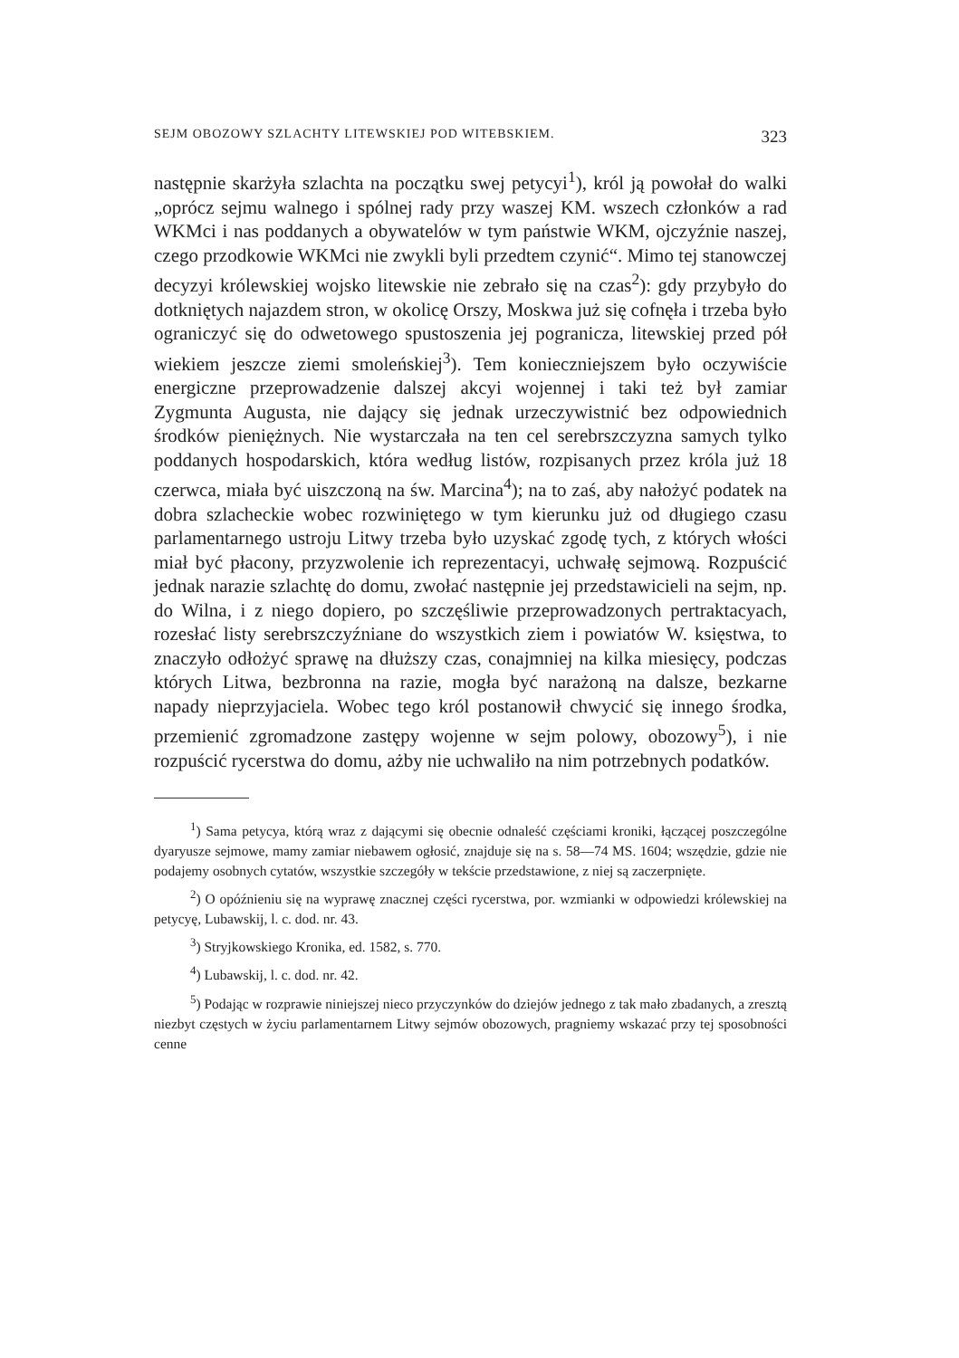SEJM OBOZOWY SZLACHTY LITEWSKIEJ POD WITEBSKIEM. 323
następnie skarżyła szlachta na początku swej petycyi<sup>1</sup>), król ją powołał do walki „oprócz sejmu walnego i spólnej rady przy waszej KM. wszech członków a rad WKMci i nas poddanych a obywatelów w tym państwie WKM, ojczyźnie naszej, czego przodkowie WKMci nie zwykli byli przedtem czynić“. Mimo tej stanowczej decyzyi królewskiej wojsko litewskie nie zebrało się na czas<sup>2</sup>): gdy przybyło do dotkniętych najazdem stron, w okolicę Orszy, Moskwa już się cofnęła i trzeba było ograniczyć się do odwetowego spustoszenia jej pogranicza, litewskiej przed pół wiekiem jeszcze ziemi smoleńskiej<sup>3</sup>). Tem konieczniejszem było oczywiście energiczne przeprowadzenie dalszej akcyi wojennej i taki też był zamiar Zygmunta Augusta, nie dający się jednak urzeczywistnić bez odpowiednich środków pieniężnych. Nie wystarczała na ten cel serebrszczyzna samych tylko poddanych hospodarskich, która według listów, rozpisanych przez króla już 18 czerwca, miała być uiszczoną na św. Marcina<sup>4</sup>); na to zaś, aby nałożyć podatek na dobra szlacheckie wobec rozwiniętego w tym kierunku już od długiego czasu parlamentarnego ustroju Litwy trzeba było uzyskać zgodę tych, z których włości miał być płacony, przyzwolenie ich reprezentacyi, uchwałę sejmową. Rozpuścić jednak narazie szlachtę do domu, zwołać następnie jej przedstawicieli na sejm, np. do Wilna, i z niego dopiero, po szczęśliwie przeprowadzonych pertraktacyach, rozesłać listy serebrszczyźniane do wszystkich ziem i powiatów W. księstwa, to znaczyło odłożyć sprawę na dłuższy czas, conajmniej na kilka miesięcy, podczas których Litwa, bezbronna na razie, mogła być narażoną na dalsze, bezkarne napady nieprzyjaciela. Wobec tego król postanowił chwycić się innego środka, przemienić zgromadzone zastępy wojenne w sejm polowy, obozowy<sup>5</sup>), i nie rozpuścić rycerstwa do domu, ażby nie uchwaliło na nim potrzebnych podatków.
<sup>1</sup>) Sama petycya, którą wraz z dającymi się obecnie odnaleść częściami kroniki, łączącej poszczególne dyaryusze sejmowe, mamy zamiar niebawem ogłosić, znajduje się na s. 58—74 MS. 1604; wszędzie, gdzie nie podajemy osobnych cytatów, wszystkie szczegóły w tekście przedstawione, z niej są zaczerpnięte.
<sup>2</sup>) O opóźnieniu się na wyprawę znacznej części rycerstwa, por. wzmianki w odpowiedzi królewskiej na petycyę, Lubawskij, l. c. dod. nr. 43.
<sup>3</sup>) Stryjkowskiego Kronika, ed. 1582, s. 770.
<sup>4</sup>) Lubawskij, l. c. dod. nr. 42.
<sup>5</sup>) Podając w rozprawie niniejszej nieco przyczynków do dziejów jednego z tak mało zbadanych, a zresztą niezbyt częstych w życiu parlamentarnem Litwy sejmów obozowych, pragniemy wskazać przy tej sposobności cenne